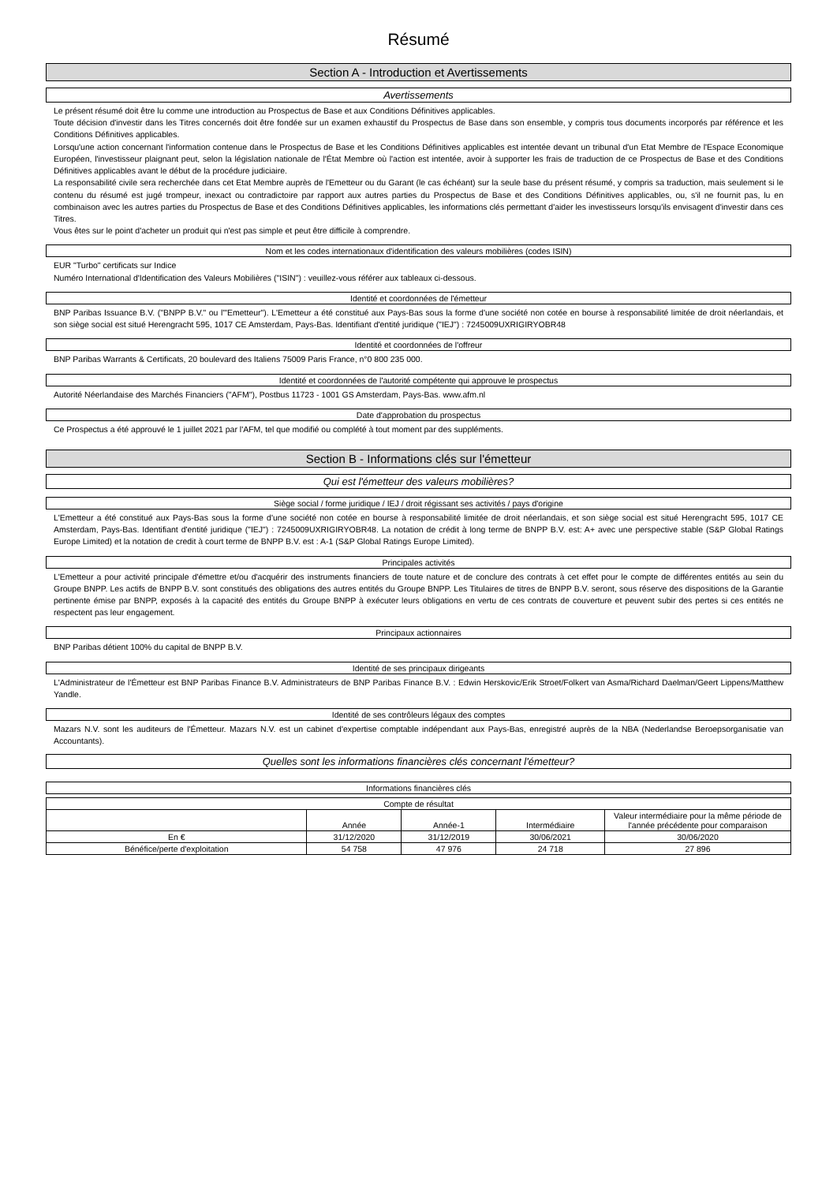Résumé
Section A - Introduction et Avertissements
Avertissements
Le présent résumé doit être lu comme une introduction au Prospectus de Base et aux Conditions Définitives applicables.
Toute décision d'investir dans les Titres concernés doit être fondée sur un examen exhaustif du Prospectus de Base dans son ensemble, y compris tous documents incorporés par référence et les Conditions Définitives applicables.
Lorsqu'une action concernant l'information contenue dans le Prospectus de Base et les Conditions Définitives applicables est intentée devant un tribunal d'un Etat Membre de l'Espace Economique Européen, l'investisseur plaignant peut, selon la législation nationale de l'État Membre où l'action est intentée, avoir à supporter les frais de traduction de ce Prospectus de Base et des Conditions Définitives applicables avant le début de la procédure judiciaire.
La responsabilité civile sera recherchée dans cet Etat Membre auprès de l'Emetteur ou du Garant (le cas échéant) sur la seule base du présent résumé, y compris sa traduction, mais seulement si le contenu du résumé est jugé trompeur, inexact ou contradictoire par rapport aux autres parties du Prospectus de Base et des Conditions Définitives applicables, ou, s'il ne fournit pas, lu en combinaison avec les autres parties du Prospectus de Base et des Conditions Définitives applicables, les informations clés permettant d'aider les investisseurs lorsqu'ils envisagent d'investir dans ces Titres.
Vous êtes sur le point d'acheter un produit qui n'est pas simple et peut être difficile à comprendre.
Nom et les codes internationaux d'identification des valeurs mobilières (codes ISIN)
EUR "Turbo" certificats sur Indice
Numéro International d'Identification des Valeurs Mobilières ("ISIN") : veuillez-vous référer aux tableaux ci-dessous.
Identité et coordonnées de l'émetteur
BNP Paribas Issuance B.V. ("BNPP B.V." ou l'"Emetteur"). L'Emetteur a été constitué aux Pays-Bas sous la forme d'une société non cotée en bourse à responsabilité limitée de droit néerlandais, et son siège social est situé Herengracht 595, 1017 CE Amsterdam, Pays-Bas. Identifiant d'entité juridique ("IEJ") : 7245009UXRIGIRYOBR48
Identité et coordonnées de l'offreur
BNP Paribas Warrants & Certificats, 20 boulevard des Italiens 75009 Paris France, n°0 800 235 000.
Identité et coordonnées de l'autorité compétente qui approuve le prospectus
Autorité Néerlandaise des Marchés Financiers ("AFM"), Postbus 11723 - 1001 GS Amsterdam, Pays-Bas. www.afm.nl
Date d'approbation du prospectus
Ce Prospectus a été approuvé le 1 juillet 2021 par l'AFM, tel que modifié ou complété à tout moment par des suppléments.
Section B - Informations clés sur l'émetteur
Qui est l'émetteur des valeurs mobilières?
Siège social / forme juridique / IEJ / droit régissant ses activités / pays d'origine
L'Emetteur a été constitué aux Pays-Bas sous la forme d'une société non cotée en bourse à responsabilité limitée de droit néerlandais, et son siège social est situé Herengracht 595, 1017 CE Amsterdam, Pays-Bas. Identifiant d'entité juridique ("IEJ") : 7245009UXRIGIRYOBR48. La notation de crédit à long terme de BNPP B.V. est: A+ avec une perspective stable (S&P Global Ratings Europe Limited) et la notation de credit à court terme de BNPP B.V. est : A-1 (S&P Global Ratings Europe Limited).
Principales activités
L'Emetteur a pour activité principale d'émettre et/ou d'acquérir des instruments financiers de toute nature et de conclure des contrats à cet effet pour le compte de différentes entités au sein du Groupe BNPP. Les actifs de BNPP B.V. sont constitués des obligations des autres entités du Groupe BNPP. Les Titulaires de titres de BNPP B.V. seront, sous réserve des dispositions de la Garantie pertinente émise par BNPP, exposés à la capacité des entités du Groupe BNPP à exécuter leurs obligations en vertu de ces contrats de couverture et peuvent subir des pertes si ces entités ne respectent pas leur engagement.
Principaux actionnaires
BNP Paribas détient 100% du capital de BNPP B.V.
Identité de ses principaux dirigeants
L'Administrateur de l'Émetteur est BNP Paribas Finance B.V. Administrateurs de BNP Paribas Finance B.V. : Edwin Herskovic/Erik Stroet/Folkert van Asma/Richard Daelman/Geert Lippens/Matthew Yandle.
Identité de ses contrôleurs légaux des comptes
Mazars N.V. sont les auditeurs de l'Émetteur. Mazars N.V. est un cabinet d'expertise comptable indépendant aux Pays-Bas, enregistré auprès de la NBA (Nederlandse Beroepsorganisatie van Accountants).
Quelles sont les informations financières clés concernant l'émetteur?
Informations financières clés
| Compte de résultat | | | | |
| --- | --- | --- | --- | --- |
| | Année | Année-1 | Intermédiaire | Valeur intermédiaire pour la même période de l'année précédente pour comparaison |
| En € | 31/12/2020 | 31/12/2019 | 30/06/2021 | 30/06/2020 |
| Bénéfice/perte d'exploitation | 54 758 | 47 976 | 24 718 | 27 896 |